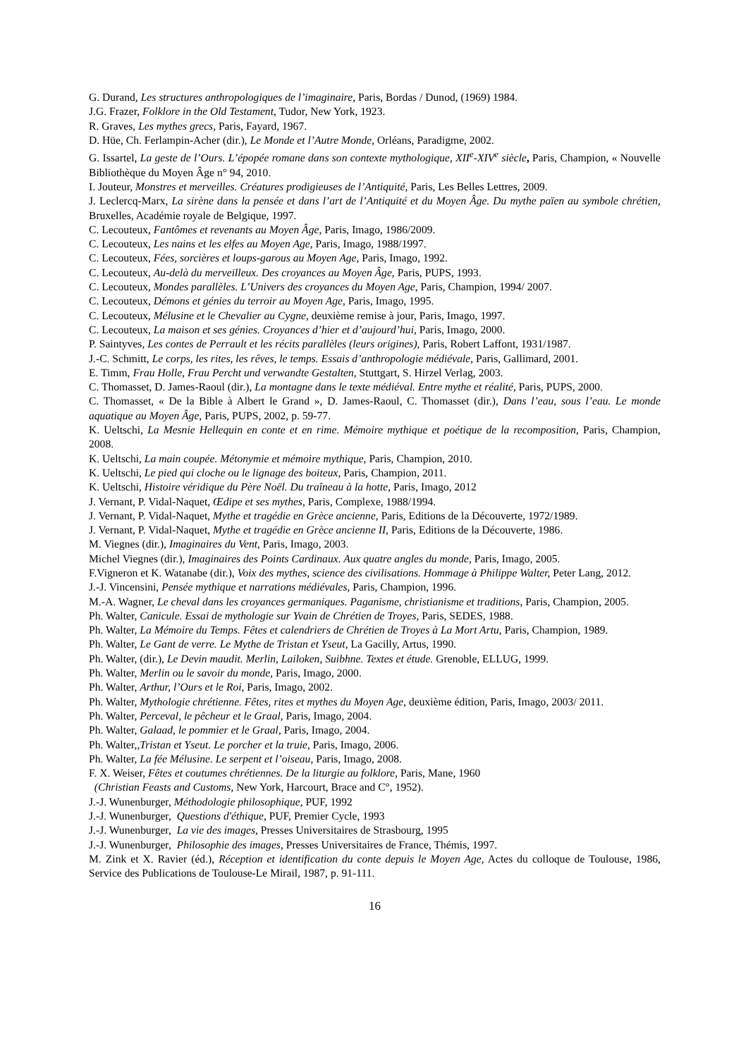G. Durand, Les structures anthropologiques de l’imaginaire, Paris, Bordas / Dunod, (1969) 1984.
J.G. Frazer, Folklore in the Old Testament, Tudor, New York, 1923.
R. Graves, Les mythes grecs, Paris, Fayard, 1967.
D. Hüe, Ch. Ferlampin-Acher (dir.), Le Monde et l’Autre Monde, Orléans, Paradigme, 2002.
G. Issartel, La geste de l’Ours. L’épopée romane dans son contexte mythologique, XII<sup>e</sup>-XIV<sup>e</sup> siècle, Paris, Champion, « Nouvelle Bibliothèque du Moyen Âge n° 94, 2010.
I. Jouteur, Monstres et merveilles. Créatures prodigieuses de l’Antiquité, Paris, Les Belles Lettres, 2009.
J. Leclercq-Marx, La sirène dans la pensée et dans l’art de l’Antiquité et du Moyen Âge. Du mythe païen au symbole chrétien, Bruxelles, Académie royale de Belgique, 1997.
C. Lecouteux, Fantômes et revenants au Moyen Âge, Paris, Imago, 1986/2009.
C. Lecouteux, Les nains et les elfes au Moyen Age, Paris, Imago, 1988/1997.
C. Lecouteux, Fées, sorcières et loups-garous au Moyen Age, Paris, Imago, 1992.
C. Lecouteux, Au-delà du merveilleux. Des croyances au Moyen Âge, Paris, PUPS, 1993.
C. Lecouteux, Mondes parallèles. L’Univers des croyances du Moyen Age, Paris, Champion, 1994/ 2007.
C. Lecouteux, Démons et génies du terroir au Moyen Age, Paris, Imago, 1995.
C. Lecouteux, Mélusine et le Chevalier au Cygne, deuxième remise à jour, Paris, Imago, 1997.
C. Lecouteux, La maison et ses génies. Croyances d’hier et d’aujourd’hui, Paris, Imago, 2000.
P. Saintyves, Les contes de Perrault et les récits parallèles (leurs origines), Paris, Robert Laffont, 1931/1987.
J.-C. Schmitt, Le corps, les rites, les rêves, le temps. Essais d’anthropologie médiévale, Paris, Gallimard, 2001.
E. Timm, Frau Holle, Frau Percht und verwandte Gestalten, Stuttgart, S. Hirzel Verlag, 2003.
C. Thomasset, D. James-Raoul (dir.), La montagne dans le texte médiéval. Entre mythe et réalité, Paris, PUPS, 2000.
C. Thomasset, « De la Bible à Albert le Grand », D. James-Raoul, C. Thomasset (dir.), Dans l’eau, sous l’eau. Le monde aquatique au Moyen Âge, Paris, PUPS, 2002, p. 59-77.
K. Ueltschi, La Mesnie Hellequin en conte et en rime. Mémoire mythique et poétique de la recomposition, Paris, Champion, 2008.
K. Ueltschi, La main coupée. Métonymie et mémoire mythique, Paris, Champion, 2010.
K. Ueltschi, Le pied qui cloche ou le lignage des boiteux, Paris, Champion, 2011.
K. Ueltschi, Histoire véridique du Père Noël. Du traîneau à la hotte, Paris, Imago, 2012
J. Vernant, P. Vidal-Naquet, Œdipe et ses mythes, Paris, Complexe, 1988/1994.
J. Vernant, P. Vidal-Naquet, Mythe et tragédie en Grèce ancienne, Paris, Editions de la Découverte, 1972/1989.
J. Vernant, P. Vidal-Naquet, Mythe et tragédie en Grèce ancienne II, Paris, Editions de la Découverte, 1986.
M. Viegnes (dir.), Imaginaires du Vent, Paris, Imago, 2003.
Michel Viegnes (dir.), Imaginaires des Points Cardinaux. Aux quatre angles du monde, Paris, Imago, 2005.
F.Vigneron et K. Watanabe (dir.), Voix des mythes, science des civilisations. Hommage à Philippe Walter, Peter Lang, 2012.
J.-J. Vincensini, Pensée mythique et narrations médiévales, Paris, Champion, 1996.
M.-A. Wagner, Le cheval dans les croyances germaniques. Paganisme, christianisme et traditions, Paris, Champion, 2005.
Ph. Walter, Canicule. Essai de mythologie sur Yvain de Chrétien de Troyes, Paris, SEDES, 1988.
Ph. Walter, La Mémoire du Temps. Fêtes et calendriers de Chrétien de Troyes à La Mort Artu, Paris, Champion, 1989.
Ph. Walter, Le Gant de verre. Le Mythe de Tristan et Yseut, La Gacilly, Artus, 1990.
Ph. Walter, (dir.), Le Devin maudit. Merlin, Lailoken, Suibhne. Textes et étude. Grenoble, ELLUG, 1999.
Ph. Walter, Merlin ou le savoir du monde, Paris, Imago, 2000.
Ph. Walter, Arthur, l’Ours et le Roi, Paris, Imago, 2002.
Ph. Walter, Mythologie chrétienne. Fêtes, rites et mythes du Moyen Age, deuxième édition, Paris, Imago, 2003/ 2011.
Ph. Walter, Perceval, le pêcheur et le Graal, Paris, Imago, 2004.
Ph. Walter, Galaad, le pommier et le Graal, Paris, Imago, 2004.
Ph. Walter,,Tristan et Yseut. Le porcher et la truie, Paris, Imago, 2006.
Ph. Walter, La fée Mélusine. Le serpent et l’oiseau, Paris, Imago, 2008.
F. X. Weiser, Fêtes et coutumes chrétiennes. De la liturgie au folklore, Paris, Mane, 1960
(Christian Feasts and Customs, New York, Harcourt, Brace and C°, 1952).
J.-J. Wunenburger, Méthodologie philosophique, PUF, 1992
J.-J. Wunenburger, Questions d'éthique, PUF, Premier Cycle, 1993
J.-J. Wunenburger, La vie des images, Presses Universitaires de Strasbourg, 1995
J.-J. Wunenburger, Philosophie des images, Presses Universitaires de France, Thémis, 1997.
M. Zink et X. Ravier (éd.), Réception et identification du conte depuis le Moyen Age, Actes du colloque de Toulouse, 1986, Service des Publications de Toulouse-Le Mirail, 1987, p. 91-111.
16